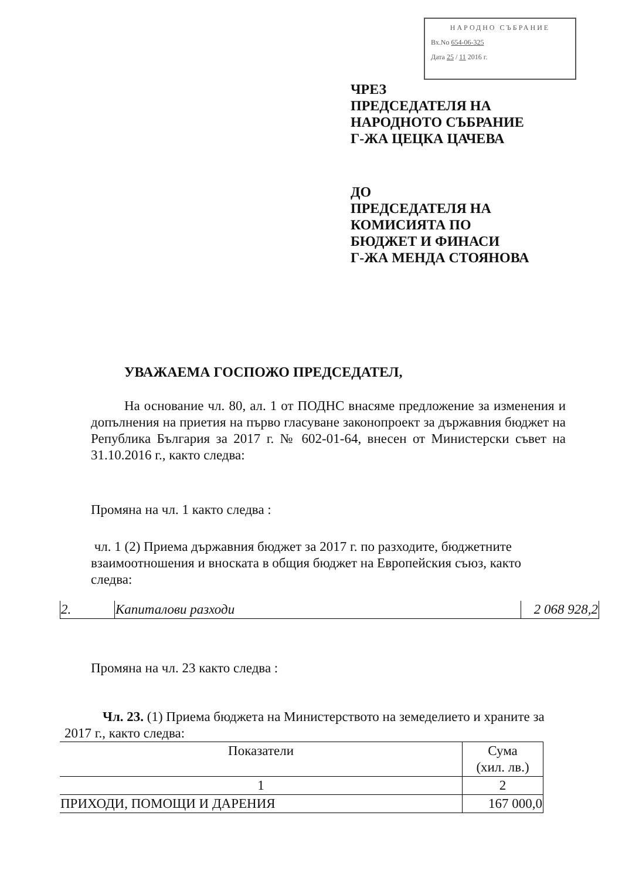НАРОДНО СЪБРАНИЕ
Вх.No 654-06-325
Дата 25 / 11 2016 г.
ЧРЕЗ
ПРЕДСЕДАТЕЛЯ НА
НАРОДНОТО СЪБРАНИЕ
Г-ЖА ЦЕЦКА ЦАЧЕВА
ДО
ПРЕДСЕДАТЕЛЯ НА
КОМИСИЯТА ПО
БЮДЖЕТ И ФИНАСИ
Г-ЖА МЕНДА СТОЯНОВА
УВАЖАЕМА ГОСПОЖО ПРЕДСЕДАТЕЛ,
На основание чл. 80, ал. 1 от ПОДНС внасяме предложение за изменения и допълнения на приетия на първо гласуване законопроект за държавния бюджет на Република България за 2017 г. № 602-01-64, внесен от Министерски съвет на 31.10.2016 г., както следва:
Промяна на чл. 1 както следва :
чл. 1 (2) Приема държавния бюджет за 2017 г. по разходите, бюджетните взаимоотношения и вноската в общия бюджет на Европейския съюз, както следва:
| 2. | Капиталови разходи | 2 068 928,2 |
Промяна на чл. 23 както следва :
Чл. 23. (1) Приема бюджета на Министерството на земеделието и храните за
2017 г., както следва:
| Показатели | Сума (хил. лв.) |
| --- | --- |
| 1 | 2 |
| ПРИХОДИ, ПОМОЩИ И ДАРЕНИЯ | 167 000,0 |